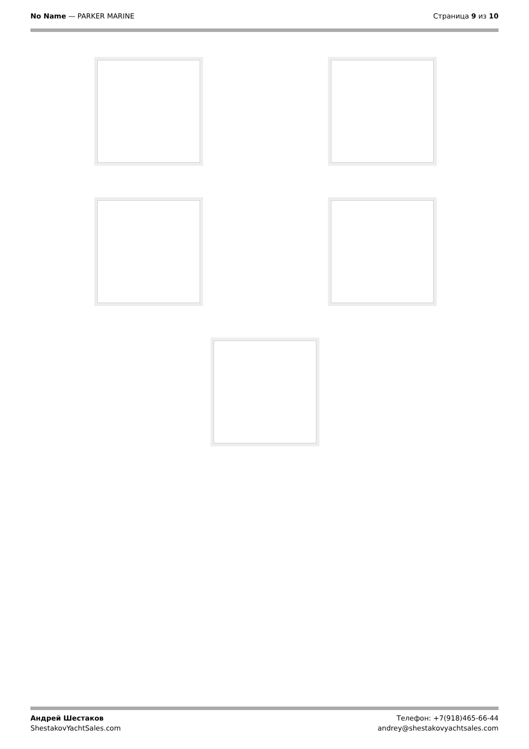No Name — PARKER MARINE Страница 9 из 10
Андрей Шестаков
ShestakovYachtSales.com
Телефон: +7(918)465-66-44
andrey@shestakovyachtsales.com